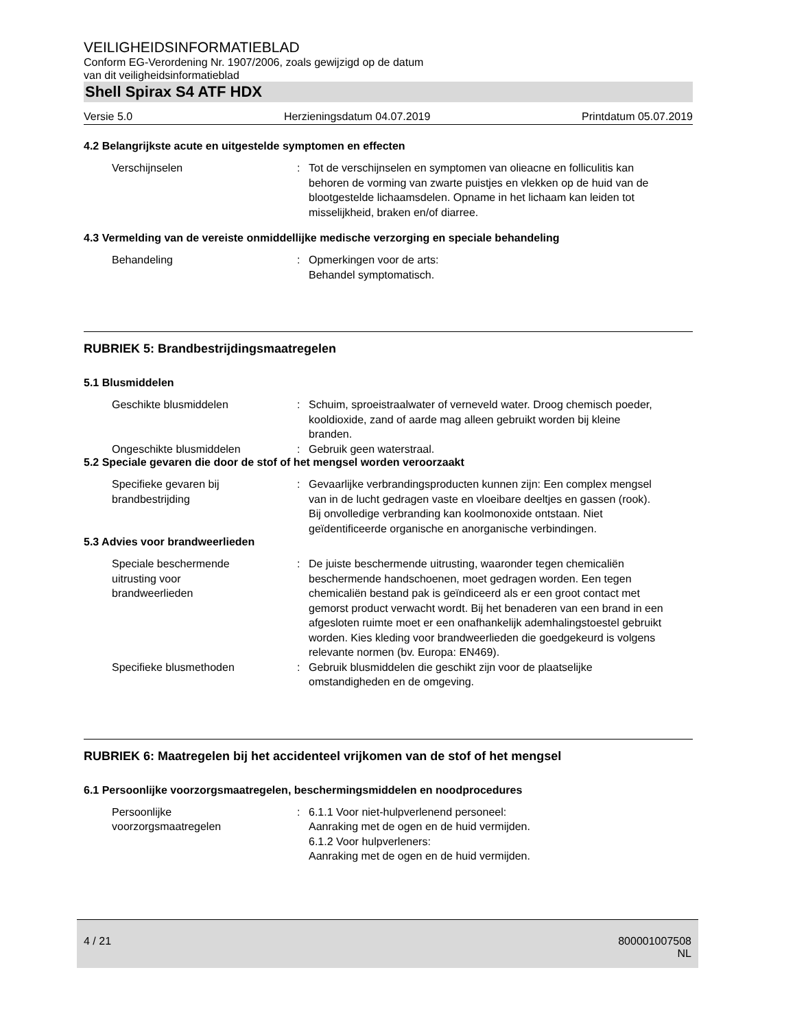VEILIGHEIDSINFORMATIEBLAD
Conform EG-Verordening Nr. 1907/2006, zoals gewijzigd op de datum
van dit veiligheidsinformatieblad
Shell Spirax S4 ATF HDX
Versie 5.0 Herzieningsdatum 04.07.2019 Printdatum 05.07.2019
4.2 Belangrijkste acute en uitgestelde symptomen en effecten
Verschijnselen : Tot de verschijnselen en symptomen van olieacne en folliculitis kan behoren de vorming van zwarte puistjes en vlekken op de huid van de blootgestelde lichaamsdelen. Opname in het lichaam kan leiden tot misselijkheid, braken en/of diarree.
4.3 Vermelding van de vereiste onmiddellijke medische verzorging en speciale behandeling
Behandeling : Opmerkingen voor de arts:
Behandel symptomatisch.
RUBRIEK 5: Brandbestrijdingsmaatregelen
5.1 Blusmiddelen
Geschikte blusmiddelen : Schuim, sproeistraalwater of verneveld water. Droog chemisch poeder, kooldioxide, zand of aarde mag alleen gebruikt worden bij kleine branden.
Ongeschikte blusmiddelen : Gebruik geen waterstraal.
5.2 Speciale gevaren die door de stof of het mengsel worden veroorzaakt
Specifieke gevaren bij
brandbestrijding
: Gevaarlijke verbrandingsproducten kunnen zijn: Een complex mengsel van in de lucht gedragen vaste en vloeibare deeltjes en gassen (rook). Bij onvolledige verbranding kan koolmonoxide ontstaan. Niet geïdentificeerde organische en anorganische verbindingen.
5.3 Advies voor brandweerlieden
Speciale beschermende
uitrusting voor
brandweerlieden
: De juiste beschermende uitrusting, waaronder tegen chemicaliën beschermende handschoenen, moet gedragen worden. Een tegen chemicaliën bestand pak is geïndiceerd als er een groot contact met gemorst product verwacht wordt. Bij het benaderen van een brand in een afgesloten ruimte moet er een onafhankelijk ademhalingstoestel gebruikt worden. Kies kleding voor brandweerlieden die goedgekeurd is volgens relevante normen (bv. Europa: EN469).
Specifieke blusmethoden : Gebruik blusmiddelen die geschikt zijn voor de plaatselijke omstandigheden en de omgeving.
RUBRIEK 6: Maatregelen bij het accidenteel vrijkomen van de stof of het mengsel
6.1 Persoonlijke voorzorgsmaatregelen, beschermingsmiddelen en noodprocedures
Persoonlijke
voorzorgsmaatregelen
: 6.1.1 Voor niet-hulpverlenend personeel:
Aanraking met de ogen en de huid vermijden.
6.1.2 Voor hulpverleners:
Aanraking met de ogen en de huid vermijden.
4 / 21 800001007508
NL